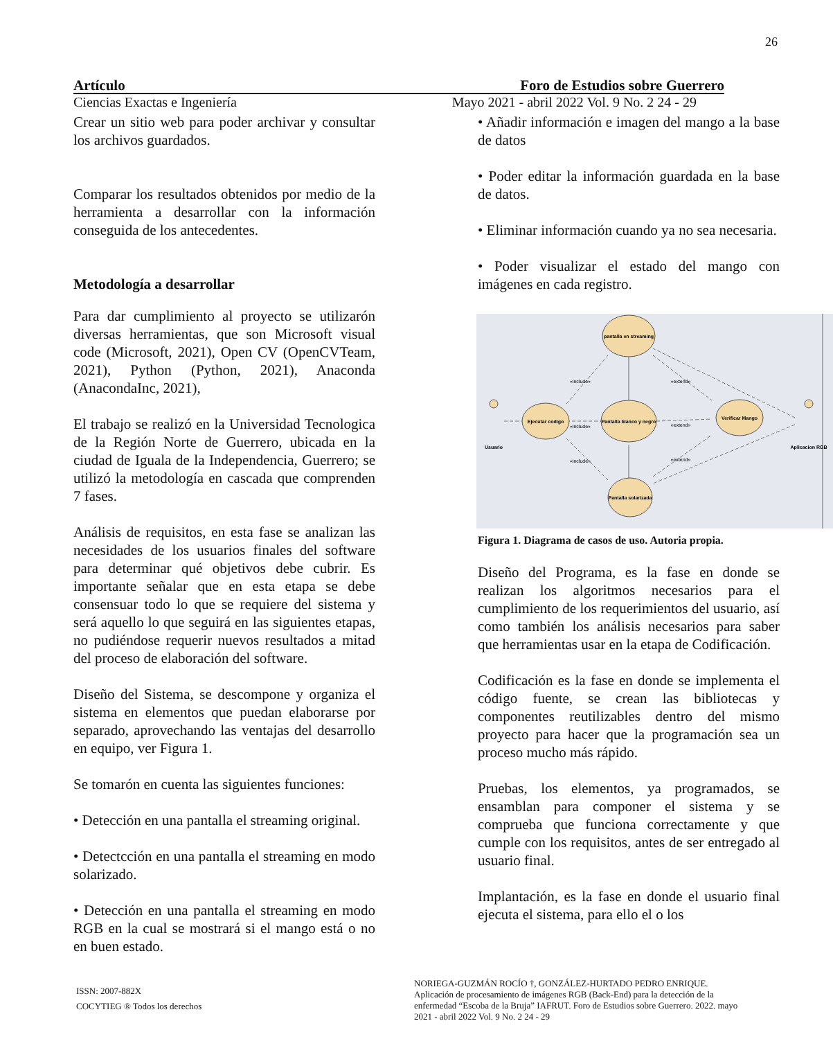26
Artículo Foro de Estudios sobre Guerrero
Ciencias Exactas e Ingeniería Mayo 2021 - abril 2022 Vol. 9 No. 2 24 - 29
Crear un sitio web para poder archivar y consultar los archivos guardados.
Comparar los resultados obtenidos por medio de la herramienta a desarrollar con la información conseguida de los antecedentes.
Metodología a desarrollar
Para dar cumplimiento al proyecto se utilizarón diversas herramientas, que son Microsoft visual code (Microsoft, 2021), Open CV (OpenCVTeam, 2021), Python (Python, 2021), Anaconda (AnacondaInc, 2021),
El trabajo se realizó en la Universidad Tecnologica de la Región Norte de Guerrero, ubicada en la ciudad de Iguala de la Independencia, Guerrero; se utilizó la metodología en cascada que comprenden 7 fases.
Análisis de requisitos, en esta fase se analizan las necesidades de los usuarios finales del software para determinar qué objetivos debe cubrir. Es importante señalar que en esta etapa se debe consensuar todo lo que se requiere del sistema y será aquello lo que seguirá en las siguientes etapas, no pudiéndose requerir nuevos resultados a mitad del proceso de elaboración del software.
Diseño del Sistema, se descompone y organiza el sistema en elementos que puedan elaborarse por separado, aprovechando las ventajas del desarrollo en equipo, ver Figura 1.
Se tomarón en cuenta las siguientes funciones:
• Detección en una pantalla el streaming original.
• Detectcción en una pantalla el streaming en modo solarizado.
• Detección en una pantalla el streaming en modo RGB en la cual se mostrará si el mango está o no en buen estado.
• Añadir información e imagen del mango a la base de datos
• Poder editar la información guardada en la base de datos.
• Eliminar información cuando ya no sea necesaria.
• Poder visualizar el estado del mango con imágenes en cada registro.
pantalla en streaming
Ejecutar codigo
Pantalla blanco y negro
Verificar Mango
Pantalla solarizada
Usuario
Aplicacion RGB
«include»
«include»
«include»
«extend»
«extend»
«extend»
Figura 1. Diagrama de casos de uso. Autoria propia.
Diseño del Programa, es la fase en donde se realizan los algoritmos necesarios para el cumplimiento de los requerimientos del usuario, así como también los análisis necesarios para saber que herramientas usar en la etapa de Codificación.
Codificación es la fase en donde se implementa el código fuente, se crean las bibliotecas y componentes reutilizables dentro del mismo proyecto para hacer que la programación sea un proceso mucho más rápido.
Pruebas, los elementos, ya programados, se ensamblan para componer el sistema y se comprueba que funciona correctamente y que cumple con los requisitos, antes de ser entregado al usuario final.
Implantación, es la fase en donde el usuario final ejecuta el sistema, para ello el o los
ISSN: 2007-882X
COCYTIEG ® Todos los derechos
NORIEGA-GUZMÁN ROCÍO †, GONZÁLEZ-HURTADO PEDRO ENRIQUE. Aplicación de procesamiento de imágenes RGB (Back-End) para la detección de la enfermedad “Escoba de la Bruja” IAFRUT. Foro de Estudios sobre Guerrero. 2022. mayo 2021 - abril 2022 Vol. 9 No. 2 24 - 29